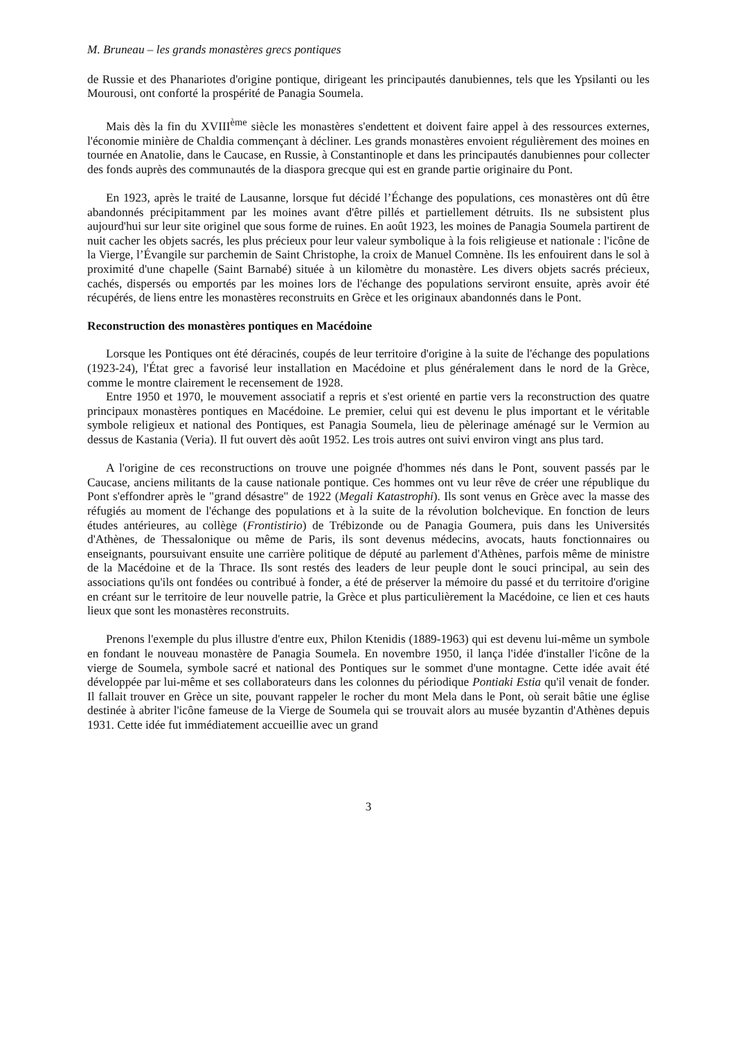M. Bruneau – les grands monastères grecs pontiques
de Russie et des Phanariotes d'origine pontique, dirigeant les principautés danubiennes, tels que les Ypsilanti ou les Mourousi, ont conforté la prospérité de Panagia Soumela.
Mais dès la fin du XVIII<sup>ème</sup> siècle les monastères s'endettent et doivent faire appel à des ressources externes, l'économie minière de Chaldia commençant à décliner. Les grands monastères envoient régulièrement des moines en tournée en Anatolie, dans le Caucase, en Russie, à Constantinople et dans les principautés danubiennes pour collecter des fonds auprès des communautés de la diaspora grecque qui est en grande partie originaire du Pont.
En 1923, après le traité de Lausanne, lorsque fut décidé l’Échange des populations, ces monastères ont dû être abandonnés précipitamment par les moines avant d'être pillés et partiellement détruits. Ils ne subsistent plus aujourd'hui sur leur site originel que sous forme de ruines. En août 1923, les moines de Panagia Soumela partirent de nuit cacher les objets sacrés, les plus précieux pour leur valeur symbolique à la fois religieuse et nationale : l'icône de la Vierge, l’Évangile sur parchemin de Saint Christophe, la croix de Manuel Comnène. Ils les enfouirent dans le sol à proximité d'une chapelle (Saint Barnabé) située à un kilomètre du monastère. Les divers objets sacrés précieux, cachés, dispersés ou emportés par les moines lors de l'échange des populations serviront ensuite, après avoir été récupérés, de liens entre les monastères reconstruits en Grèce et les originaux abandonnés dans le Pont.
Reconstruction des monastères pontiques en Macédoine
Lorsque les Pontiques ont été déracinés, coupés de leur territoire d'origine à la suite de l'échange des populations (1923-24), l'État grec a favorisé leur installation en Macédoine et plus généralement dans le nord de la Grèce, comme le montre clairement le recensement de 1928.
Entre 1950 et 1970, le mouvement associatif a repris et s'est orienté en partie vers la reconstruction des quatre principaux monastères pontiques en Macédoine. Le premier, celui qui est devenu le plus important et le véritable symbole religieux et national des Pontiques, est Panagia Soumela, lieu de pèlerinage aménagé sur le Vermion au dessus de Kastania (Veria). Il fut ouvert dès août 1952. Les trois autres ont suivi environ vingt ans plus tard.
A l'origine de ces reconstructions on trouve une poignée d'hommes nés dans le Pont, souvent passés par le Caucase, anciens militants de la cause nationale pontique. Ces hommes ont vu leur rêve de créer une république du Pont s'effondrer après le "grand désastre" de 1922 (Megali Katastrophi). Ils sont venus en Grèce avec la masse des réfugiés au moment de l'échange des populations et à la suite de la révolution bolchevique. En fonction de leurs études antérieures, au collège (Frontistirio) de Trébizonde ou de Panagia Goumera, puis dans les Universités d'Athènes, de Thessalonique ou même de Paris, ils sont devenus médecins, avocats, hauts fonctionnaires ou enseignants, poursuivant ensuite une carrière politique de député au parlement d'Athènes, parfois même de ministre de la Macédoine et de la Thrace. Ils sont restés des leaders de leur peuple dont le souci principal, au sein des associations qu'ils ont fondées ou contribué à fonder, a été de préserver la mémoire du passé et du territoire d'origine en créant sur le territoire de leur nouvelle patrie, la Grèce et plus particulièrement la Macédoine, ce lien et ces hauts lieux que sont les monastères reconstruits.
Prenons l'exemple du plus illustre d'entre eux, Philon Ktenidis (1889-1963) qui est devenu lui-même un symbole en fondant le nouveau monastère de Panagia Soumela. En novembre 1950, il lança l'idée d'installer l'icône de la vierge de Soumela, symbole sacré et national des Pontiques sur le sommet d'une montagne. Cette idée avait été développée par lui-même et ses collaborateurs dans les colonnes du périodique Pontiaki Estia qu'il venait de fonder. Il fallait trouver en Grèce un site, pouvant rappeler le rocher du mont Mela dans le Pont, où serait bâtie une église destinée à abriter l'icône fameuse de la Vierge de Soumela qui se trouvait alors au musée byzantin d'Athènes depuis 1931. Cette idée fut immédiatement accueillie avec un grand
3